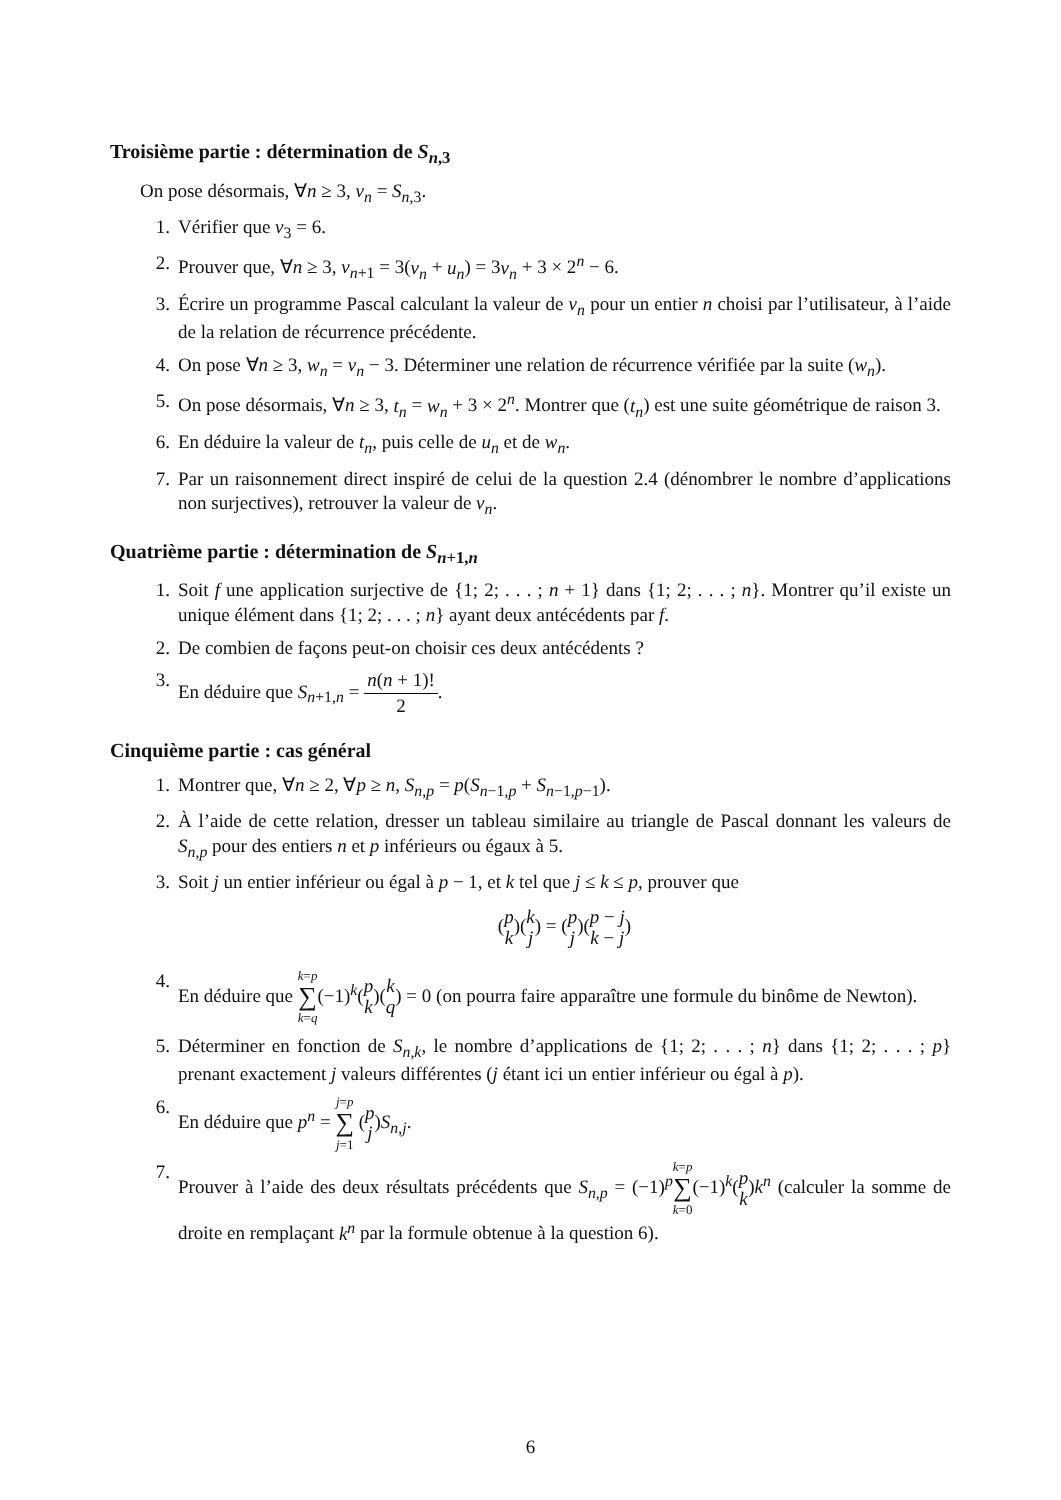Troisième partie : détermination de S<sub>n,3</sub>
On pose désormais, ∀n ≥ 3, v<sub>n</sub> = S<sub>n,3</sub>.
1. Vérifier que v<sub>3</sub> = 6.
2. Prouver que, ∀n ≥ 3, v<sub>n+1</sub> = 3(v<sub>n</sub> + u<sub>n</sub>) = 3v<sub>n</sub> + 3 × 2<sup>n</sup> − 6.
3. Écrire un programme Pascal calculant la valeur de v<sub>n</sub> pour un entier n choisi par l’utilisateur, à l’aide de la relation de récurrence précédente.
4. On pose ∀n ≥ 3, w<sub>n</sub> = v<sub>n</sub> − 3. Déterminer une relation de récurrence vérifiée par la suite (w<sub>n</sub>).
5. On pose désormais, ∀n ≥ 3, t<sub>n</sub> = w<sub>n</sub> + 3 × 2<sup>n</sup>. Montrer que (t<sub>n</sub>) est une suite géométrique de raison 3.
6. En déduire la valeur de t<sub>n</sub>, puis celle de u<sub>n</sub> et de w<sub>n</sub>.
7. Par un raisonnement direct inspiré de celui de la question 2.4 (dénombrer le nombre d’applications non surjectives), retrouver la valeur de v<sub>n</sub>.
Quatrième partie : détermination de S<sub>n+1,n</sub>
1. Soit f une application surjective de {1; 2; . . . ; n + 1} dans {1; 2; . . . ; n}. Montrer qu’il existe un unique élément dans {1; 2; . . . ; n} ayant deux antécédents par f.
2. De combien de façons peut-on choisir ces deux antécédents ?
3. En déduire que S<sub>n+1,n</sub> = n(n + 1)! 2.
Cinquième partie : cas général
1. Montrer que, ∀n ≥ 2, ∀p ≥ n, S<sub>n,p</sub> = p(S<sub>n−1,p</sub> + S<sub>n−1,p−1</sub>).
2. À l’aide de cette relation, dresser un tableau similaire au triangle de Pascal donnant les valeurs de S<sub>n,p</sub> pour des entiers n et p inférieurs ou égaux à 5.
3. Soit j un entier inférieur ou égal à p − 1, et k tel que j ≤ k ≤ p, prouver que
(p
k)(k
j) = (p
j)(p − j
k − j)
4. En déduire que k=p
∑
k=q(−1)<sup>k</sup>(p
k)(k
q) = 0 (on pourra faire apparaître une formule du binôme de Newton).
5. Déterminer en fonction de S<sub>n,k</sub>, le nombre d’applications de {1; 2; . . . ; n} dans {1; 2; . . . ; p} prenant exactement j valeurs différentes (j étant ici un entier inférieur ou égal à p).
6. En déduire que p<sup>n</sup> = j=p
∑
j=1 (p
j)S<sub>n,j</sub>.
7. Prouver à l’aide des deux résultats précédents que S<sub>n,p</sub> = (−1)<sup>p</sup>k=p
∑
k=0(−1)<sup>k</sup>(p
k)k<sup>n</sup> (calculer la somme de droite en remplaçant k<sup>n</sup> par la formule obtenue à la question 6).
6